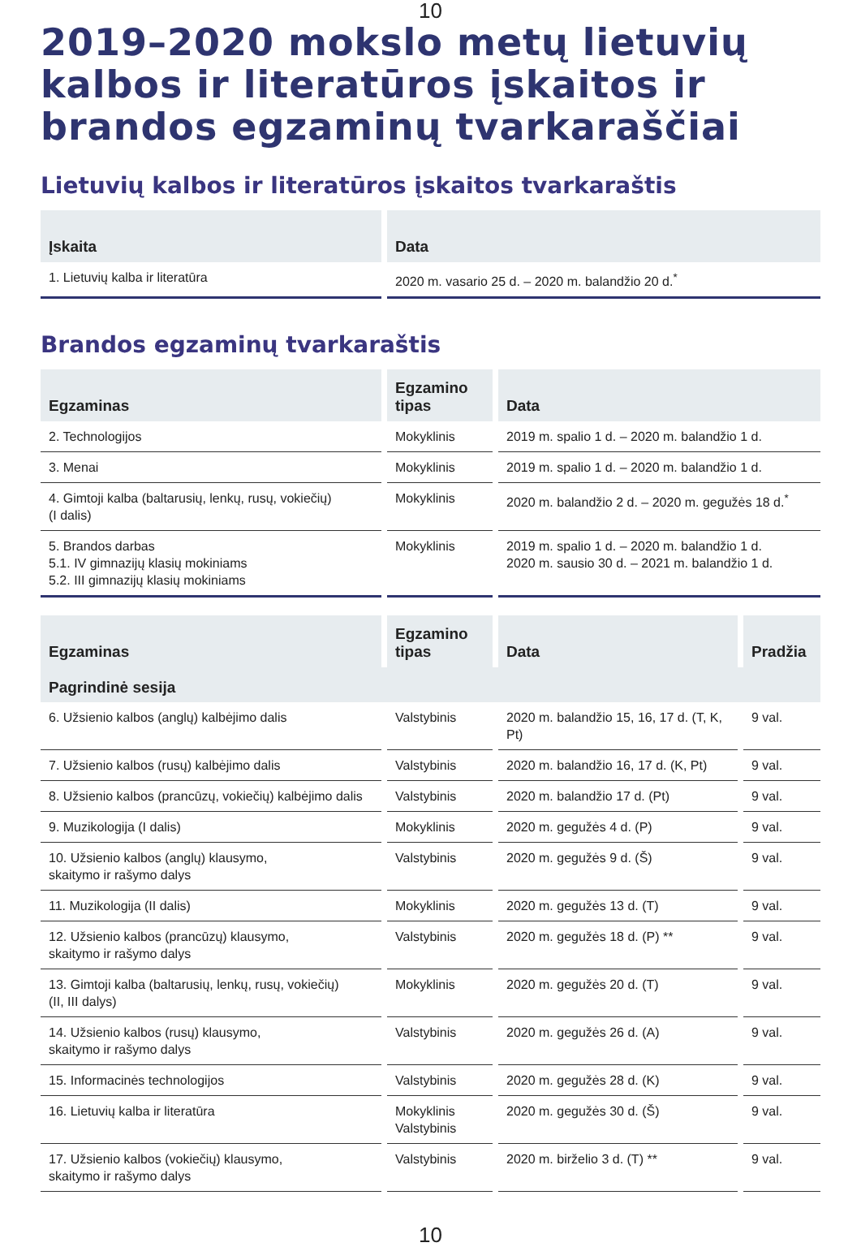10
2019–2020 mokslo metų lietuvių kalbos ir literatūros įskaitos ir brandos egzaminų tvarkaraščiai
Lietuvių kalbos ir literatūros įskaitos tvarkaraštis
| Įskaita | Data |
| --- | --- |
| 1. Lietuvių kalba ir literatūra | 2020 m. vasario 25 d. – 2020 m. balandžio 20 d.<sup>*</sup> |
Brandos egzaminų tvarkaraštis
| Egzaminas | Egzamino tipas | Data |
| --- | --- | --- |
| 2. Technologijos | Mokyklinis | 2019 m. spalio 1 d. – 2020 m. balandžio 1 d. |
| 3. Menai | Mokyklinis | 2019 m. spalio 1 d. – 2020 m. balandžio 1 d. |
| 4. Gimtoji kalba (baltarusių, lenkų, rusų, vokiečių) (I dalis) | Mokyklinis | 2020 m. balandžio 2 d. – 2020 m. gegužės 18 d.<sup>*</sup> |
| 5. Brandos darbas 5.1. IV gimnazijų klasių mokiniams 5.2. III gimnazijų klasių mokiniams | Mokyklinis | 2019 m. spalio 1 d. – 2020 m. balandžio 1 d. 2020 m. sausio 30 d. – 2021 m. balandžio 1 d. |
| Egzaminas | Egzamino tipas | Data | Pradžia |
| --- | --- | --- | --- |
| Pagrindinė sesija | | | |
| 6. Užsienio kalbos (anglų) kalbėjimo dalis | Valstybinis | 2020 m. balandžio 15, 16, 17 d. (T, K, Pt) | 9 val. |
| 7. Užsienio kalbos (rusų) kalbėjimo dalis | Valstybinis | 2020 m. balandžio 16, 17 d. (K, Pt) | 9 val. |
| 8. Užsienio kalbos (prancūzų, vokiečių) kalbėjimo dalis | Valstybinis | 2020 m. balandžio 17 d. (Pt) | 9 val. |
| 9. Muzikologija (I dalis) | Mokyklinis | 2020 m. gegužės 4 d. (P) | 9 val. |
| 10. Užsienio kalbos (anglų) klausymo, skaitymo ir rašymo dalys | Valstybinis | 2020 m. gegužės 9 d. (Š) | 9 val. |
| 11. Muzikologija (II dalis) | Mokyklinis | 2020 m. gegužės 13 d. (T) | 9 val. |
| 12. Užsienio kalbos (prancūzų) klausymo, skaitymo ir rašymo dalys | Valstybinis | 2020 m. gegužės 18 d. (P) ** | 9 val. |
| 13. Gimtoji kalba (baltarusių, lenkų, rusų, vokiečių) (II, III dalys) | Mokyklinis | 2020 m. gegužės 20 d. (T) | 9 val. |
| 14. Užsienio kalbos (rusų) klausymo, skaitymo ir rašymo dalys | Valstybinis | 2020 m. gegužės 26 d. (A) | 9 val. |
| 15. Informacinės technologijos | Valstybinis | 2020 m. gegužės 28 d. (K) | 9 val. |
| 16. Lietuvių kalba ir literatūra | Mokyklinis Valstybinis | 2020 m. gegužės 30 d. (Š) | 9 val. |
| 17. Užsienio kalbos (vokiečių) klausymo, skaitymo ir rašymo dalys | Valstybinis | 2020 m. birželio 3 d. (T) ** | 9 val. |
10